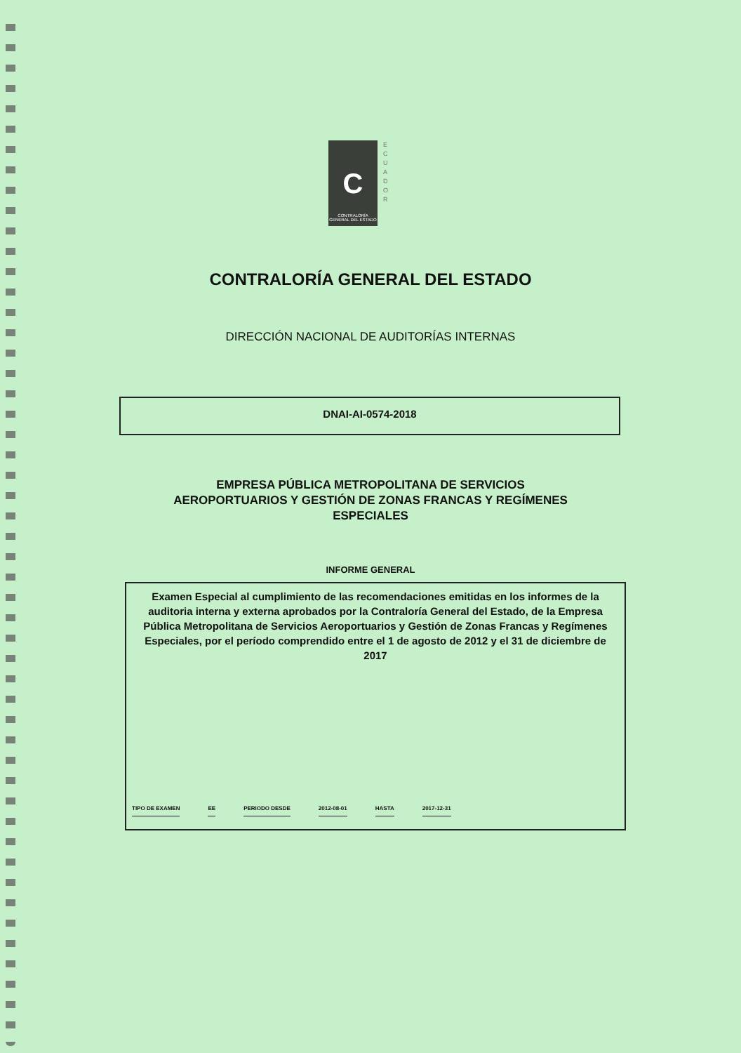C
CONTRALORÍA GENERAL DEL ESTADO
E C U A D O R
CONTRALORÍA GENERAL DEL ESTADO
DIRECCIÓN NACIONAL DE AUDITORÍAS INTERNAS
DNAI-AI-0574-2018
EMPRESA PÚBLICA METROPOLITANA DE SERVICIOS
AEROPORTUARIOS Y GESTIÓN DE ZONAS FRANCAS Y REGÍMENES
ESPECIALES
INFORME GENERAL
Examen Especial al cumplimiento de las recomendaciones emitidas en los informes de la auditoria interna y externa aprobados por la Contraloría General del Estado, de la Empresa Pública Metropolitana de Servicios Aeroportuarios y Gestión de Zonas Francas y Regímenes Especiales, por el período comprendido entre el 1 de agosto de 2012 y el 31 de diciembre de 2017
TIPO DE EXAMEN EE PERIODO DESDE 2012-08-01 HASTA 2017-12-31